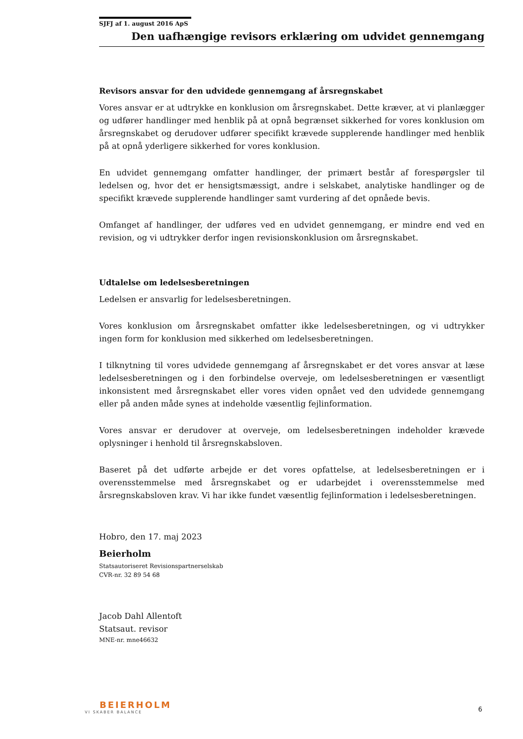SJFJ af 1. august 2016 ApS
Den uafhængige revisors erklæring om udvidet gennemgang
Revisors ansvar for den udvidede gennemgang af årsregnskabet
Vores ansvar er at udtrykke en konklusion om årsregnskabet. Dette kræver, at vi planlægger og udfører handlinger med henblik på at opnå begrænset sikkerhed for vores konklusion om årsregnskabet og derudover udfører specifikt krævede supplerende handlinger med henblik på at opnå yderligere sikkerhed for vores konklusion.
En udvidet gennemgang omfatter handlinger, der primært består af forespørgsler til ledelsen og, hvor det er hensigtsmæssigt, andre i selskabet, analytiske handlinger og de specifikt krævede supplerende handlinger samt vurdering af det opnåede bevis.
Omfanget af handlinger, der udføres ved en udvidet gennemgang, er mindre end ved en revision, og vi udtrykker derfor ingen revisionskonklusion om årsregnskabet.
Udtalelse om ledelsesberetningen
Ledelsen er ansvarlig for ledelsesberetningen.
Vores konklusion om årsregnskabet omfatter ikke ledelsesberetningen, og vi udtrykker ingen form for konklusion med sikkerhed om ledelsesberetningen.
I tilknytning til vores udvidede gennemgang af årsregnskabet er det vores ansvar at læse ledelsesberetningen og i den forbindelse overveje, om ledelsesberetningen er væsentligt inkonsistent med årsregnskabet eller vores viden opnået ved den udvidede gennemgang eller på anden måde synes at indeholde væsentlig fejlinformation.
Vores ansvar er derudover at overveje, om ledelsesberetningen indeholder krævede oplysninger i henhold til årsregnskabsloven.
Baseret på det udførte arbejde er det vores opfattelse, at ledelsesberetningen er i overensstemmelse med årsregnskabet og er udarbejdet i overensstemmelse med årsregnskabsloven krav. Vi har ikke fundet væsentlig fejlinformation i ledelsesberetningen.
Hobro, den 17. maj 2023
Beierholm
Statsautoriseret Revisionspartnerselskab
CVR-nr. 32 89 54 68
Jacob Dahl Allentoft
Statsaut. revisor
MNE-nr. mne46632
BEIERHOLM
VI SKABER BALANCE
6